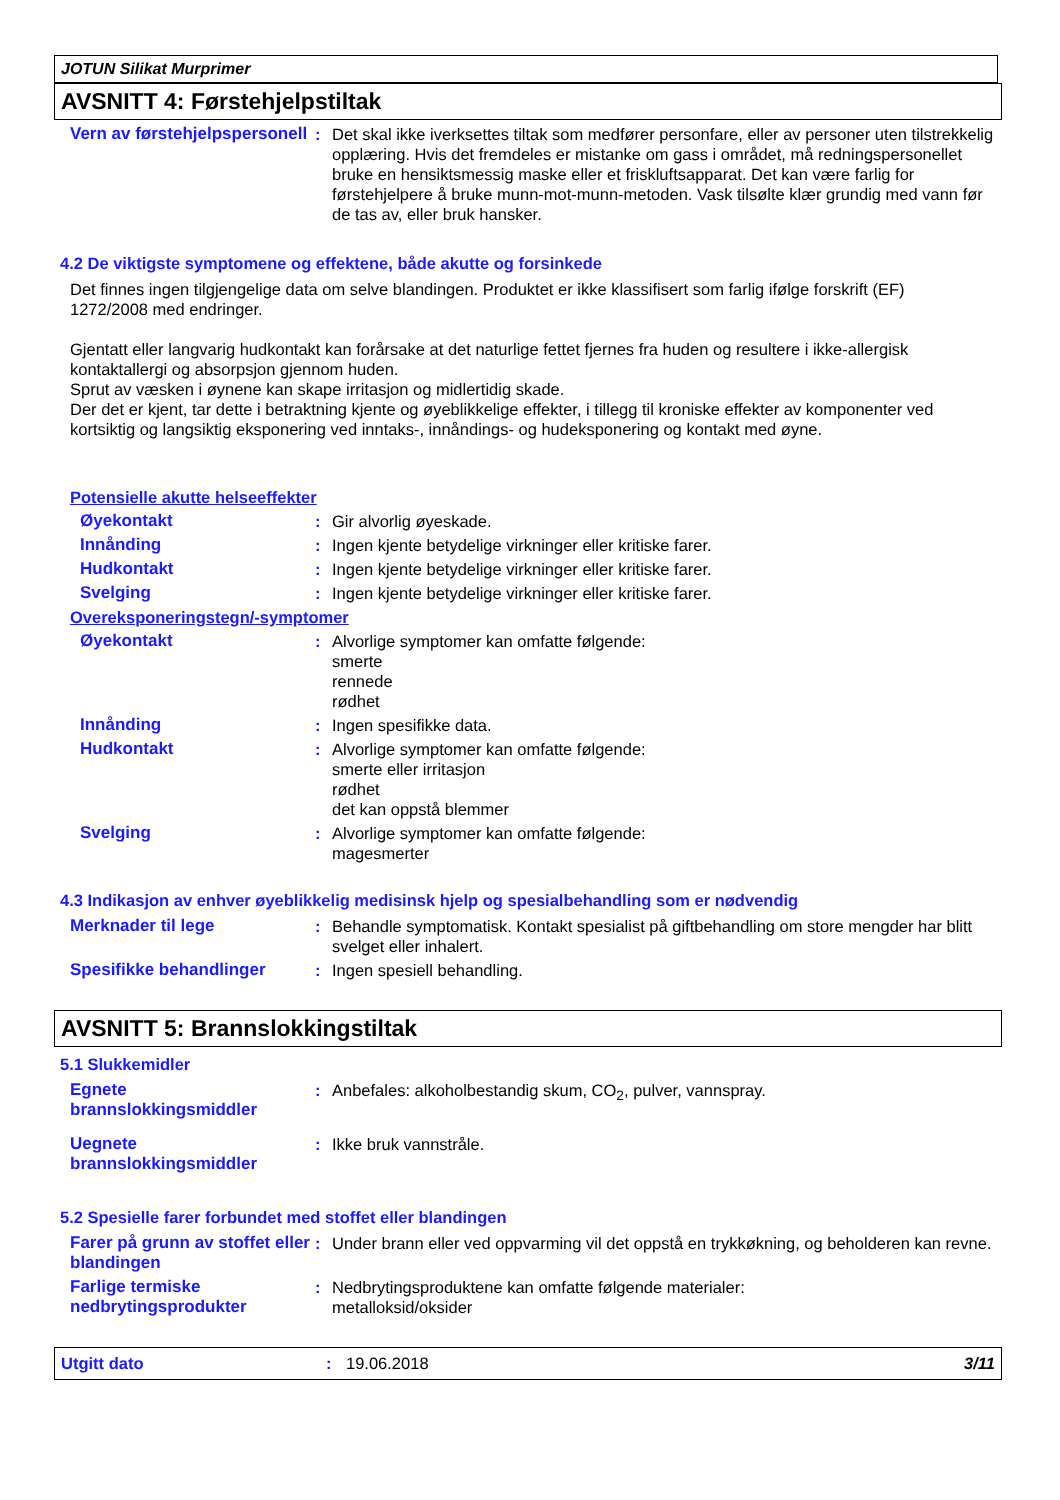JOTUN Silikat Murprimer
AVSNITT 4: Førstehjelpstiltak
Vern av førstehjelpspersonell
: Det skal ikke iverksettes tiltak som medfører personfare, eller av personer uten tilstrekkelig opplæring. Hvis det fremdeles er mistanke om gass i området, må redningspersonellet bruke en hensiktsmessig maske eller et friskluftsapparat. Det kan være farlig for førstehjelpere å bruke munn-mot-munn-metoden. Vask tilsølte klær grundig med vann før de tas av, eller bruk hansker.
4.2 De viktigste symptomene og effektene, både akutte og forsinkede
Det finnes ingen tilgjengelige data om selve blandingen. Produktet er ikke klassifisert som farlig ifølge forskrift (EF) 1272/2008 med endringer.
Gjentatt eller langvarig hudkontakt kan forårsake at det naturlige fettet fjernes fra huden og resultere i ikke-allergisk kontaktallergi og absorpsjon gjennom huden.
Sprut av væsken i øynene kan skape irritasjon og midlertidig skade.
Der det er kjent, tar dette i betraktning kjente og øyeblikkelige effekter, i tillegg til kroniske effekter av komponenter ved kortsiktig og langsiktig eksponering ved inntaks-, innåndings- og hudeksponering og kontakt med øyne.
Potensielle akutte helseeffekter
Øyekontakt : Gir alvorlig øyeskade.
Innånding : Ingen kjente betydelige virkninger eller kritiske farer.
Hudkontakt : Ingen kjente betydelige virkninger eller kritiske farer.
Svelging : Ingen kjente betydelige virkninger eller kritiske farer.
Overeksponeringstegn/-symptomer
Øyekontakt : Alvorlige symptomer kan omfatte følgende:
smerte
rennede
rødhet
Innånding : Ingen spesifikke data.
Hudkontakt : Alvorlige symptomer kan omfatte følgende:
smerte eller irritasjon
rødhet
det kan oppstå blemmer
Svelging : Alvorlige symptomer kan omfatte følgende:
magesmerter
4.3 Indikasjon av enhver øyeblikkelig medisinsk hjelp og spesialbehandling som er nødvendig
Merknader til lege : Behandle symptomatisk. Kontakt spesialist på giftbehandling om store mengder har blitt svelget eller inhalert.
Spesifikke behandlinger : Ingen spesiell behandling.
AVSNITT 5: Brannslokkingstiltak
5.1 Slukkemidler
Egnete brannslokkingsmiddler
: Anbefales: alkoholbestandig skum, CO<sub>2</sub>, pulver, vannspray.
Uegnete brannslokkingsmiddler
: Ikke bruk vannstråle.
5.2 Spesielle farer forbundet med stoffet eller blandingen
Farer på grunn av stoffet eller blandingen
: Under brann eller ved oppvarming vil det oppstå en trykkøkning, og beholderen kan revne.
Farlige termiske nedbrytingsprodukter
: Nedbrytingsproduktene kan omfatte følgende materialer:
metalloksid/oksider
Utgitt dato: 19.06.2018 3/11